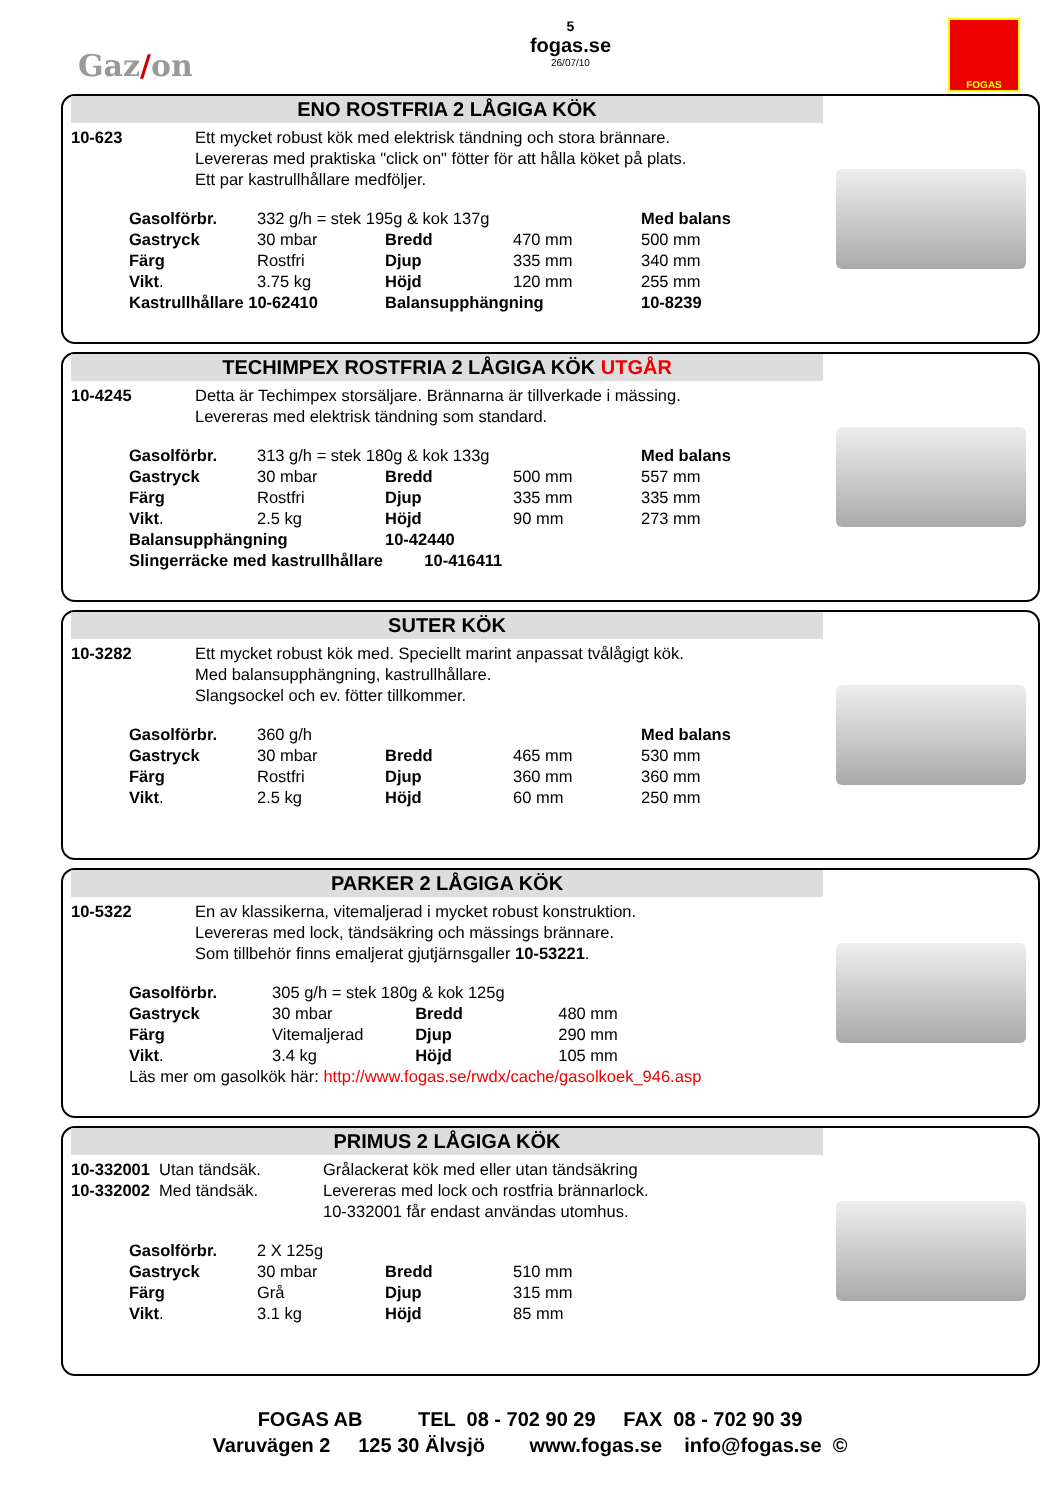Gaz/on
5
fogas.se
26/07/10
FOGAS
ENO ROSTFRIA 2 LÅGIGA KÖK
10-623 Ett mycket robust kök med elektrisk tändning och stora brännare.
Levereras med praktiska "click on" fötter för att hålla köket på plats.
Ett par kastrullhållare medföljer.
| Gasolförbr. | 332 g/h = stek 195g & kok 137g | | | Med balans |
| Gastryck | 30 mbar | Bredd | 470 mm | 500 mm |
| Färg | Rostfri | Djup | 335 mm | 340 mm |
| Vikt . | 3.75 kg | Höjd | 120 mm | 255 mm |
| Kastrullhållare 10-62410 | | Balansupphängning | | 10-8239 |
TECHIMPEX ROSTFRIA 2 LÅGIGA KÖK UTGÅR
10-4245 Detta är Techimpex storsäljare. Brännarna är tillverkade i mässing.
Levereras med elektrisk tändning som standard.
| Gasolförbr. | 313 g/h = stek 180g & kok 133g | | | Med balans |
| Gastryck | 30 mbar | Bredd | 500 mm | 557 mm |
| Färg | Rostfri | Djup | 335 mm | 335 mm |
| Vikt . | 2.5 kg | Höjd | 90 mm | 273 mm |
| Balansupphängning | | 10-42440 | | |
| Slingerräcke med kastrullhållare 10-416411 | | | | |
SUTER KÖK
10-3282 Ett mycket robust kök med. Speciellt marint anpassat tvålågigt kök.
Med balansupphängning, kastrullhållare.
Slangsockel och ev. fötter tillkommer.
| Gasolförbr. | 360 g/h | | | Med balans |
| Gastryck | 30 mbar | Bredd | 465 mm | 530 mm |
| Färg | Rostfri | Djup | 360 mm | 360 mm |
| Vikt . | 2.5 kg | Höjd | 60 mm | 250 mm |
PARKER 2 LÅGIGA KÖK
10-5322 En av klassikerna, vitemaljerad i mycket robust konstruktion.
Levereras med lock, tändsäkring och mässings brännare.
Som tillbehör finns emaljerat gjutjärnsgaller 10-53221.
| Gasolförbr. | 305 g/h = stek 180g & kok 125g | | |
| Gastryck | 30 mbar | Bredd | 480 mm |
| Färg | Vitemaljerad | Djup | 290 mm |
| Vikt . | 3.4 kg | Höjd | 105 mm |
| Läs mer om gasolkök här: http://www.fogas.se/rwdx/cache/gasolkoek_946.asp | | | |
PRIMUS 2 LÅGIGA KÖK
10-332001 Utan tändsäk.
10-332002 Med tändsäk.
Grålackerat kök med eller utan tändsäkring
Levereras med lock och rostfria brännarlock.
10-332001 får endast användas utomhus.
| Gasolförbr. | 2 X 125g | | |
| Gastryck | 30 mbar | Bredd | 510 mm |
| Färg | Grå | Djup | 315 mm |
| Vikt . | 3.1 kg | Höjd | 85 mm |
FOGAS AB TEL 08 - 702 90 29 FAX 08 - 702 90 39
Varuvägen 2 125 30 Älvsjö www.fogas.se info@fogas.se ©